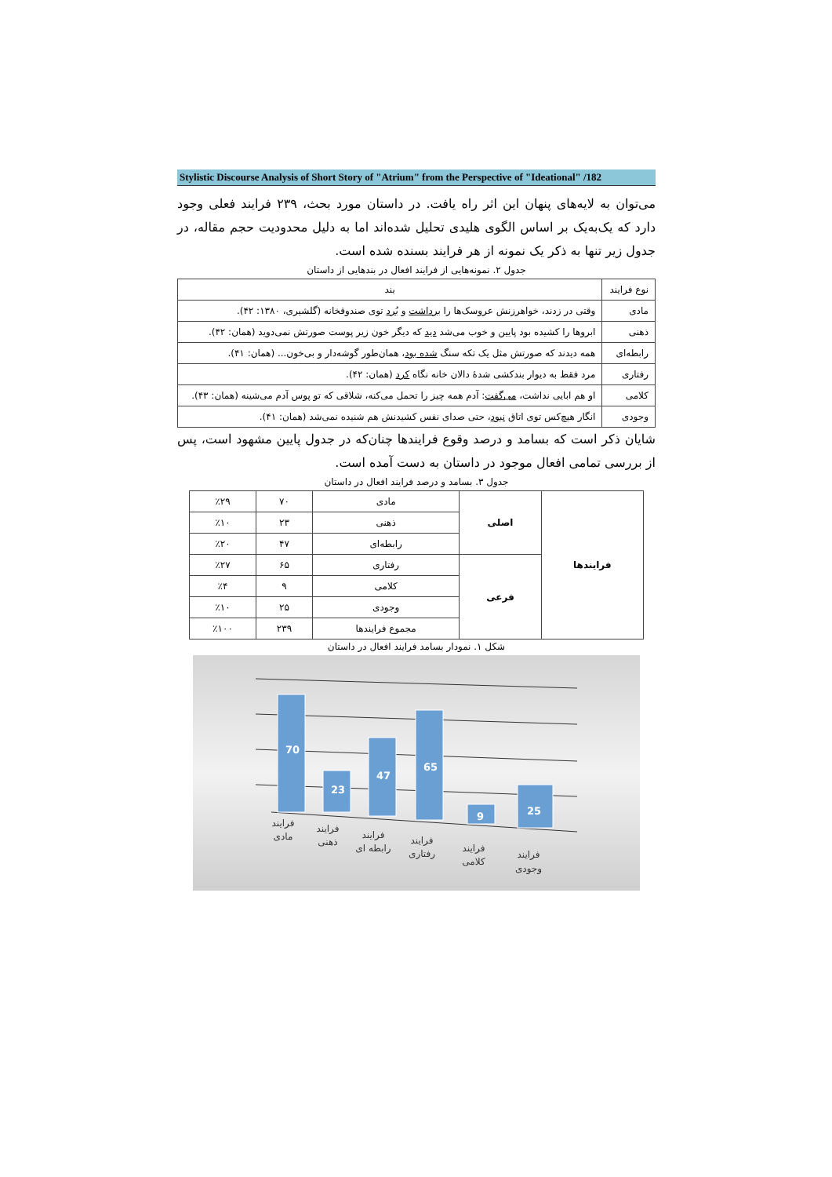Stylistic Discourse Analysis of Short Story of "Atrium" from the Perspective of "Ideational" /182
می‌توان به لایه‌های پنهان این اثر راه یافت. در داستان مورد بحث، ۲۳۹ فرایند فعلی وجود دارد که یک‌به‌یک بر اساس الگوی هلیدی تحلیل شده‌اند اما به دلیل محدودیت حجم مقاله، در جدول زیر تنها به ذکر یک نمونه از هر فرایند بسنده شده است.
جدول ۲. نمونه‌هایی از فرایند افعال در بندهایی از داستان
| نوع فرایند | بند |
| --- | --- |
| مادی | وقتی در زدند، خواهرزنش عروسک‌ها را برداشت و بُرد توی صندوقخانه (گلشیری، ۱۳۸۰: ۴۲). |
| ذهنی | ابروها را کشیده بود پایین و خوب می‌شد دید که دیگر خون زیر پوست صورتش نمی‌دوید (همان: ۴۲). |
| رابطه‌ای | همه دیدند که صورتش مثل یک تکه سنگ شده بود ، همان‌طور گوشه‌دار و بی‌خون... (همان: ۴۱). |
| رفتاری | مرد فقط به دیوار بندکشی شدهٔ دالان خانه نگاه کرد (همان: ۴۲). |
| کلامی | او هم ابایی نداشت، می‌گفت : آدم همه چیز را تحمل می‌کنه، شلاقی که تو پوس آدم می‌شینه (همان: ۴۳). |
| وجودی | انگار هیچ‌کس توی اتاق نبود ، حتی صدای نفس کشیدنش هم شنیده نمی‌شد (همان: ۴۱). |
شایان ذکر است که بسامد و درصد وقوع فرایندها چنان‌که در جدول پایین مشهود است، پس از بررسی تمامی افعال موجود در داستان به دست آمده است.
جدول ۳. بسامد و درصد فرایند افعال در داستان
| فرایندها | اصلی | مادی | ۷۰ | ٪۲۹ |
| | | ذهنی | ۲۳ | ٪۱۰ |
| | | رابطه‌ای | ۴۷ | ٪۲۰ |
| | فرعی | رفتاری | ۶۵ | ٪۲۷ |
| | | کلامی | ۹ | ٪۴ |
| | | وجودی | ۲۵ | ٪۱۰ |
| | | مجموع فرایندها | ۲۳۹ | ٪۱۰۰ |
شکل ۱. نمودار بسامد فرایند افعال در داستان
70
23
47
65
9
25
فرایند
مادی
فرایند
ذهنی
فرایند
رابطه ای
فرایند
رفتاری
فرایند
کلامی
فرایند
وجودی